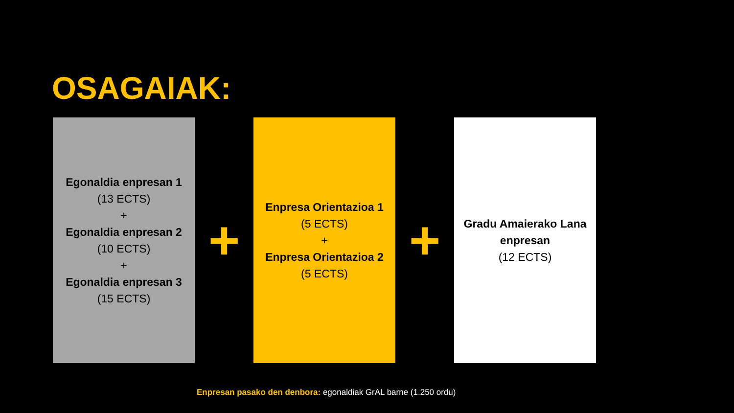OSAGAIAK:
Egonaldia enpresan 1
(13 ECTS)
+
Egonaldia enpresan 2
(10 ECTS)
+
Egonaldia enpresan 3
(15 ECTS)
+
Enpresa Orientazioa 1
(5 ECTS)
+
Enpresa Orientazioa 2
(5 ECTS)
+
Gradu Amaierako Lana enpresan
(12 ECTS)
Enpresan pasako den denbora: egonaldiak GrAL barne (1.250 ordu)